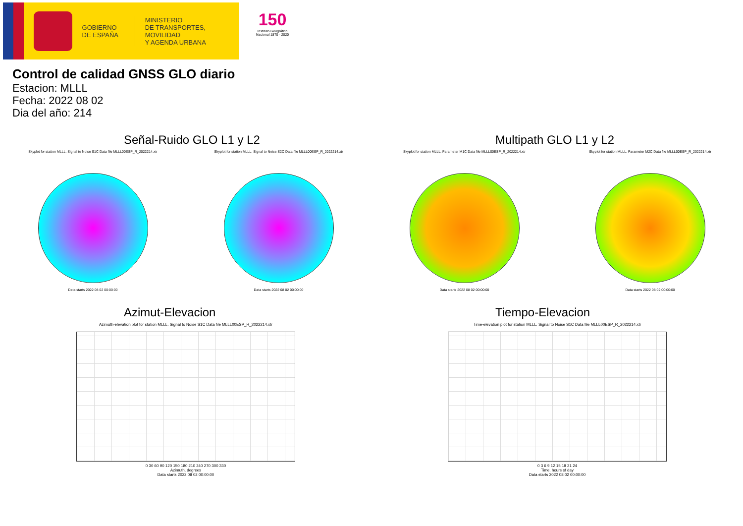GOBIERNO
DE ESPAÑA
MINISTERIO
DE TRANSPORTES, MOVILIDAD
Y AGENDA URBANA
150
Instituto Geográfico Nacional 1870 - 2020
Control de calidad GNSS GLO diario
Estacion: MLLL
Fecha: 2022 08 02
Dia del año: 214
Señal-Ruido GLO L1 y L2
Skyplot for station MLLL. Signal to Noise S1C Data file MLLL00ESP_R_2022214.xtr
Data starts 2022 08 02 00:00:00
Skyplot for station MLLL. Signal to Noise S2C Data file MLLL00ESP_R_2022214.xtr
Data starts 2022 08 02 00:00:00
Multipath GLO L1 y L2
Skyplot for station MLLL. Parameter M1C Data file MLLL00ESP_R_2022214.xtr
Data starts 2022 08 02 00:00:00
Skyplot for station MLLL. Parameter M2C Data file MLLL00ESP_R_2022214.xtr
Data starts 2022 08 02 00:00:00
Azimut-Elevacion
Azimuth-elevation plot for station MLLL. Signal to Noise S1C Data file MLLL00ESP_R_2022214.xtr
0 30 60 90 120 150 180 210 240 270 300 330
Azimuth, degrees
Data starts 2022 08 02 00:00:00
Tiempo-Elevacion
Time-elevation plot for station MLLL. Signal to Noise S1C Data file MLLL00ESP_R_2022214.xtr
0 3 6 9 12 15 18 21 24
Time, hours of day
Data starts 2022 08 02 00:00:00